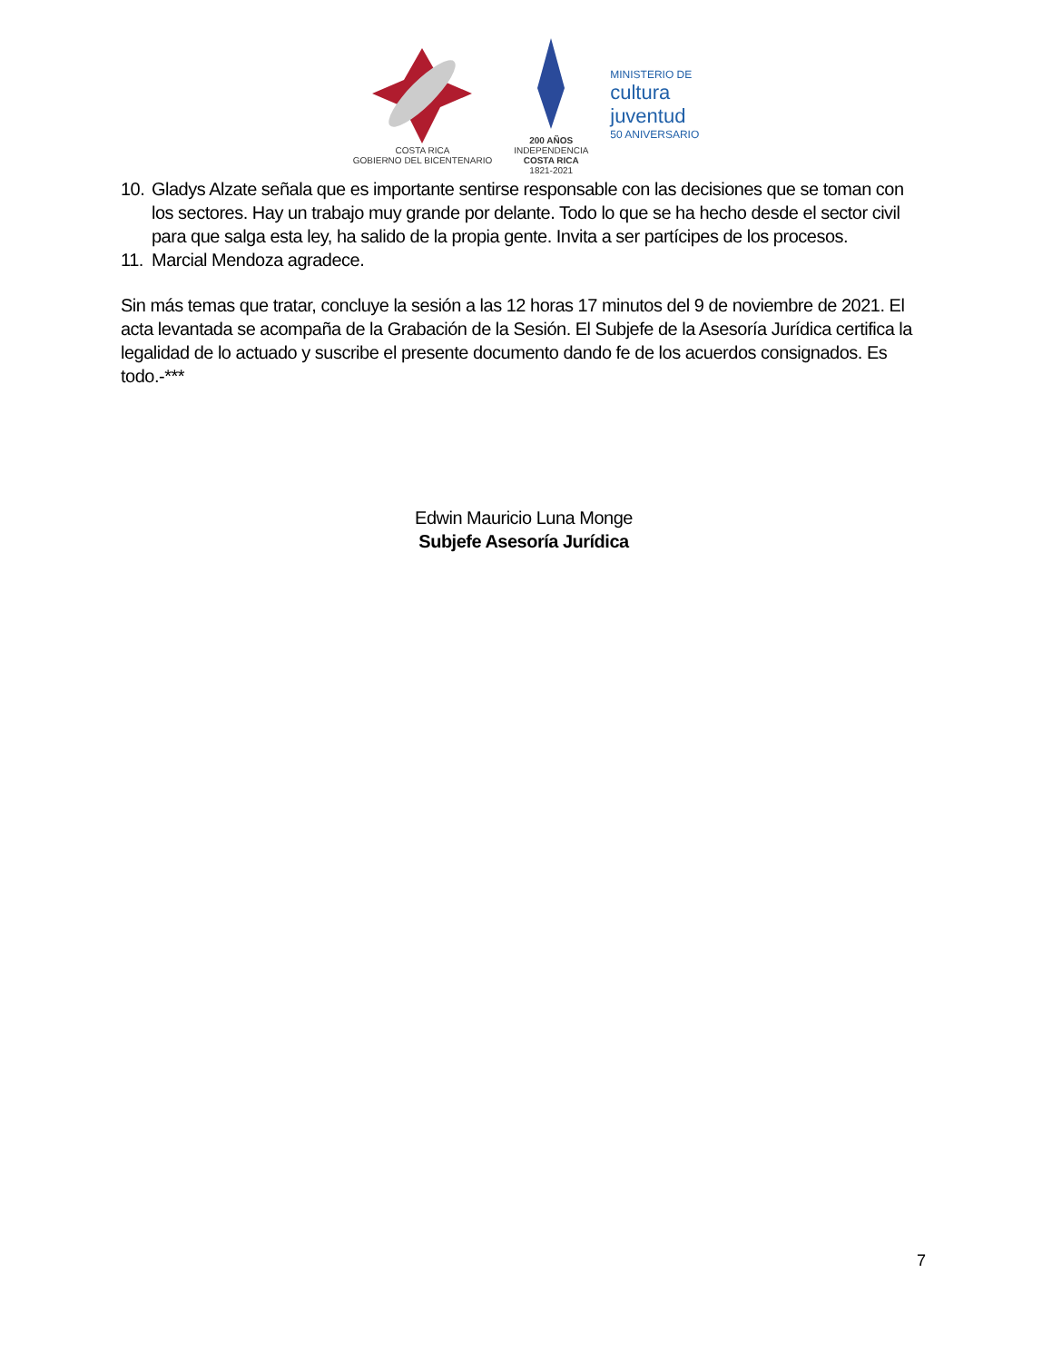COSTA RICA
GOBIERNO DEL BICENTENARIO
200 AÑOS
INDEPENDENCIA
COSTA RICA
1821-2021
MINISTERIO DE
cultura
juventud
50 ANIVERSARIO
10. Gladys Alzate señala que es importante sentirse responsable con las decisiones que se toman con los sectores. Hay un trabajo muy grande por delante. Todo lo que se ha hecho desde el sector civil para que salga esta ley, ha salido de la propia gente. Invita a ser partícipes de los procesos.
11. Marcial Mendoza agradece.
Sin más temas que tratar, concluye la sesión a las 12 horas 17 minutos del 9 de noviembre de 2021. El acta levantada se acompaña de la Grabación de la Sesión. El Subjefe de la Asesoría Jurídica certifica la legalidad de lo actuado y suscribe el presente documento dando fe de los acuerdos consignados. Es todo.-***
Edwin Mauricio Luna Monge
Subjefe Asesoría Jurídica
7